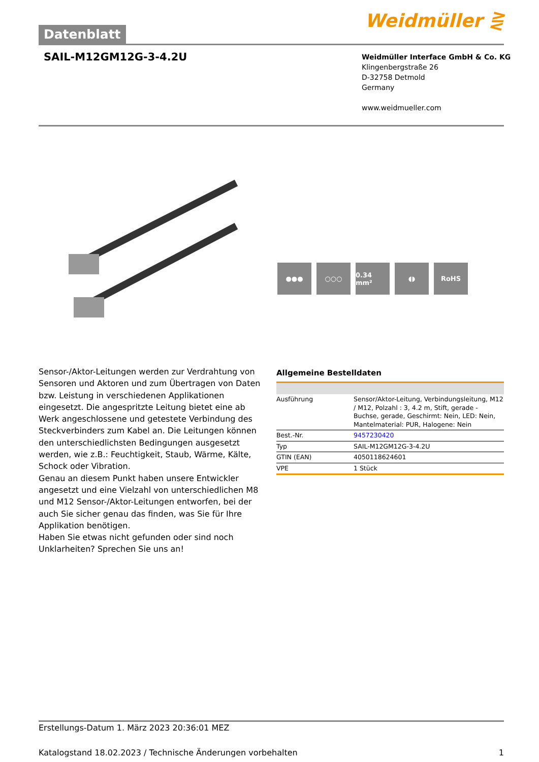Datenblatt
Weidmüller ⋛
SAIL-M12GM12G-3-4.2U
Weidmüller Interface GmbH & Co. KG
Klingenbergstraße 26
D-32758 Detmold
Germany
www.weidmueller.com
●●● ○○○ 0.34 mm² ◖◗ RoHS
Sensor-/Aktor-Leitungen werden zur Verdrahtung von Sensoren und Aktoren und zum Übertragen von Daten bzw. Leistung in verschiedenen Applikationen eingesetzt. Die angespritzte Leitung bietet eine ab Werk angeschlossene und getestete Verbindung des Steckverbinders zum Kabel an. Die Leitungen können den unterschiedlichsten Bedingungen ausgesetzt werden, wie z.B.: Feuchtigkeit, Staub, Wärme, Kälte, Schock oder Vibration.
Genau an diesem Punkt haben unsere Entwickler angesetzt und eine Vielzahl von unterschiedlichen M8 und M12 Sensor-/Aktor-Leitungen entworfen, bei der auch Sie sicher genau das finden, was Sie für Ihre Applikation benötigen.
Haben Sie etwas nicht gefunden oder sind noch Unklarheiten? Sprechen Sie uns an!
Allgemeine Bestelldaten
| Ausführung | Sensor/Aktor-Leitung, Verbindungsleitung, M12 / M12, Polzahl : 3, 4.2 m, Stift, gerade - Buchse, gerade, Geschirmt: Nein, LED: Nein, Mantelmaterial: PUR, Halogene: Nein |
| Best.-Nr. | 9457230420 |
| Typ | SAIL-M12GM12G-3-4.2U |
| GTIN (EAN) | 4050118624601 |
| VPE | 1 Stück |
Erstellungs-Datum 1. März 2023 20:36:01 MEZ
Katalogstand 18.02.2023 / Technische Änderungen vorbehalten 1